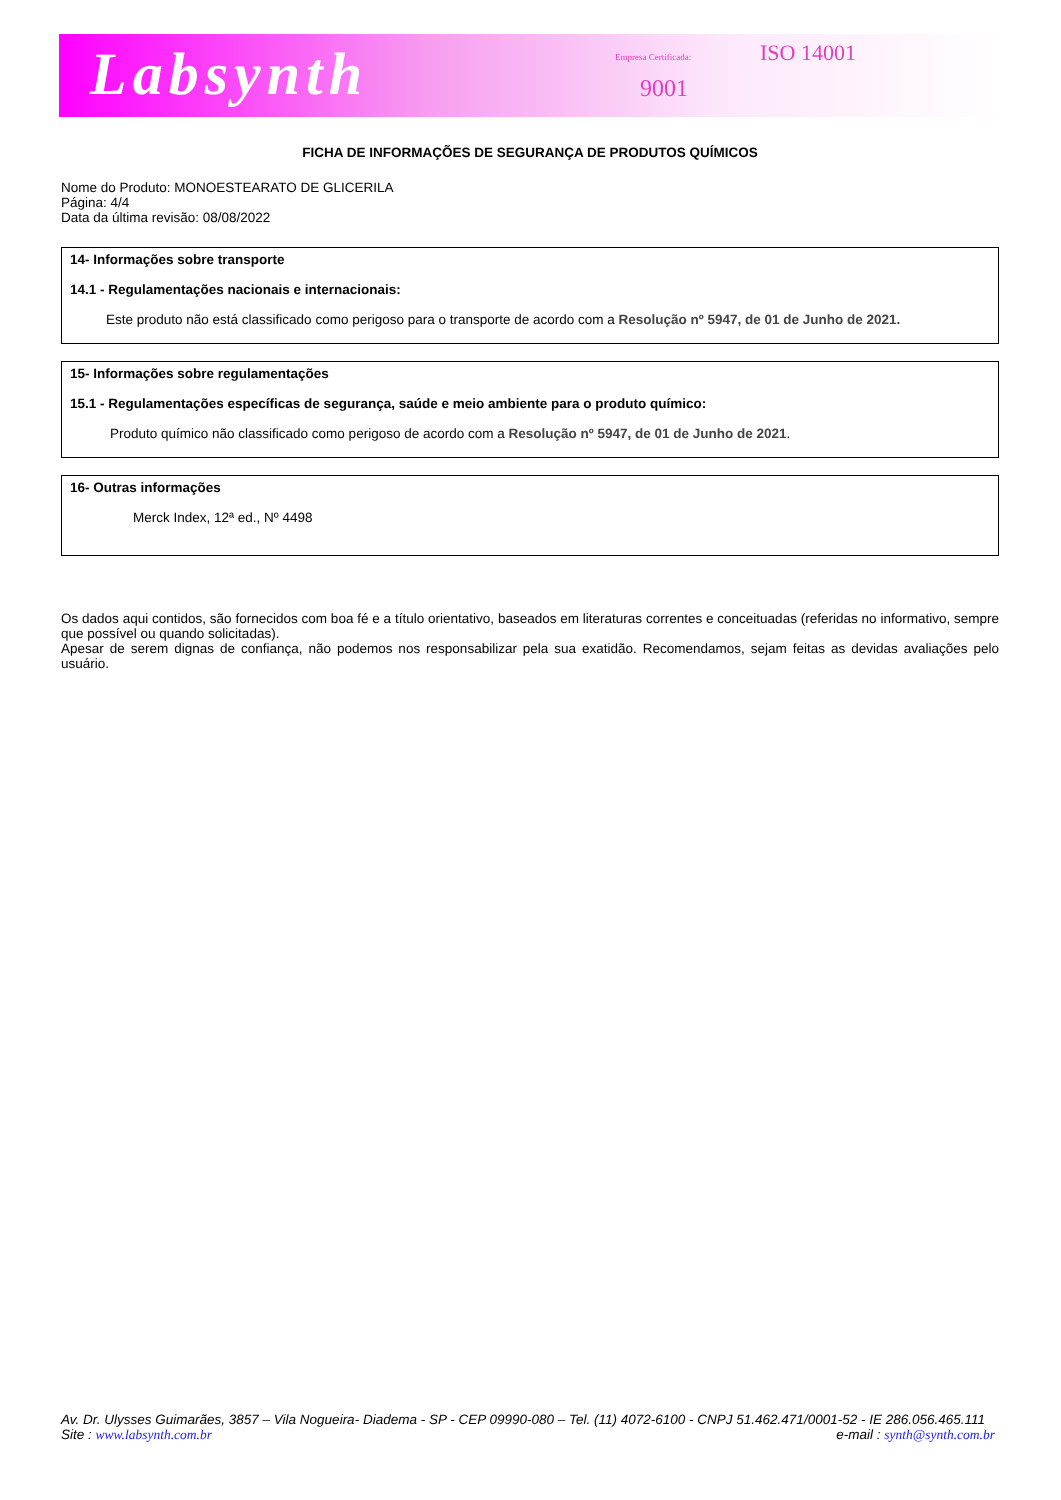Labsynth Empresa Certificada: ISO 14001
9001
FICHA DE INFORMAÇÕES DE SEGURANÇA DE PRODUTOS QUÍMICOS
Nome do Produto: MONOESTEARATO DE GLICERILA
Página: 4/4
Data da última revisão: 08/08/2022
14- Informações sobre transporte
14.1 - Regulamentações nacionais e internacionais:
Este produto não está classificado como perigoso para o transporte de acordo com a Resolução nº 5947, de 01 de Junho de 2021.
15- Informações sobre regulamentações
15.1 - Regulamentações específicas de segurança, saúde e meio ambiente para o produto químico:
Produto químico não classificado como perigoso de acordo com a Resolução nº 5947, de 01 de Junho de 2021.
16- Outras informações
Merck Index, 12ª ed., Nº 4498
Os dados aqui contidos, são fornecidos com boa fé e a título orientativo, baseados em literaturas correntes e conceituadas (referidas no informativo, sempre que possível ou quando solicitadas).
Apesar de serem dignas de confiança, não podemos nos responsabilizar pela sua exatidão. Recomendamos, sejam feitas as devidas avaliações pelo usuário.
Av. Dr. Ulysses Guimarães, 3857 – Vila Nogueira- Diadema - SP - CEP 09990-080 – Tel. (11) 4072-6100 - CNPJ 51.462.471/0001-52 - IE 286.056.465.111
Site : www.labsynth.com.br e-mail : synth@synth.com.br